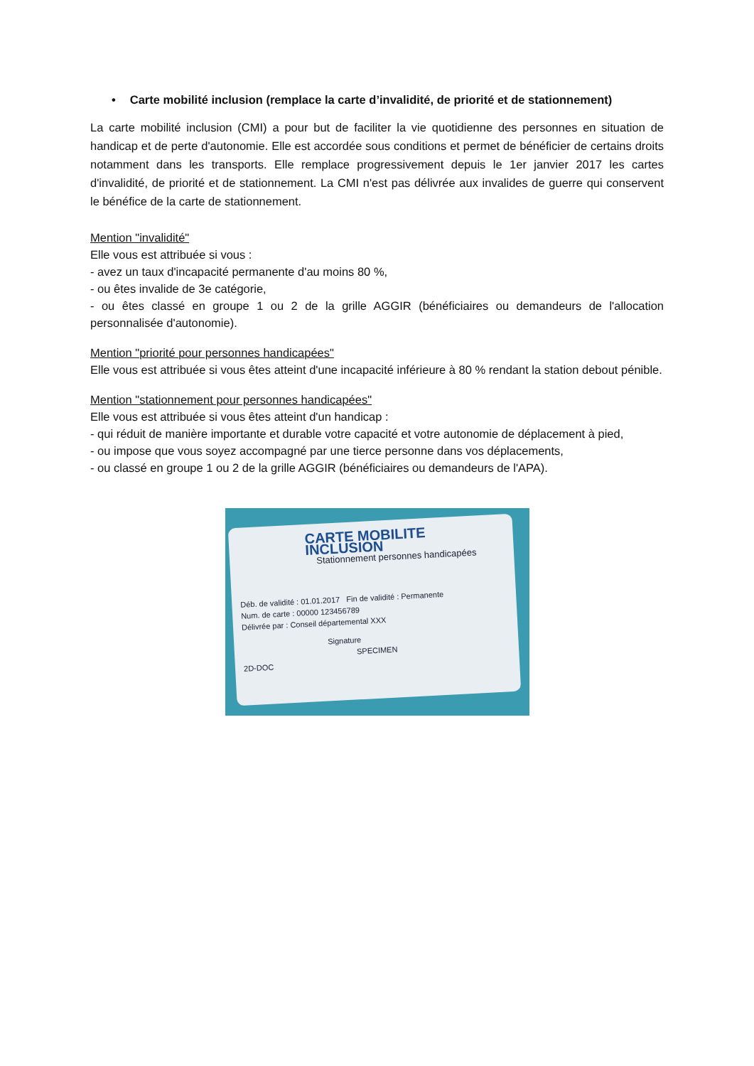• Carte mobilité inclusion (remplace la carte d’invalidité, de priorité et de stationnement)
La carte mobilité inclusion (CMI) a pour but de faciliter la vie quotidienne des personnes en situation de handicap et de perte d'autonomie. Elle est accordée sous conditions et permet de bénéficier de certains droits notamment dans les transports. Elle remplace progressivement depuis le 1er janvier 2017 les cartes d'invalidité, de priorité et de stationnement. La CMI n'est pas délivrée aux invalides de guerre qui conservent le bénéfice de la carte de stationnement.
Mention "invalidité"
Elle vous est attribuée si vous :
- avez un taux d'incapacité permanente d'au moins 80 %,
- ou êtes invalide de 3e catégorie,
- ou êtes classé en groupe 1 ou 2 de la grille AGGIR (bénéficiaires ou demandeurs de l'allocation personnalisée d'autonomie).
Mention "priorité pour personnes handicapées"
Elle vous est attribuée si vous êtes atteint d'une incapacité inférieure à 80 % rendant la station debout pénible.
Mention "stationnement pour personnes handicapées"
Elle vous est attribuée si vous êtes atteint d'un handicap :
- qui réduit de manière importante et durable votre capacité et votre autonomie de déplacement à pied,
- ou impose que vous soyez accompagné par une tierce personne dans vos déplacements,
- ou classé en groupe 1 ou 2 de la grille AGGIR (bénéficiaires ou demandeurs de l'APA).
CARTE MOBILITE INCLUSION
Stationnement personnes handicapées
Déb. de validité : 01.01.2017 Fin de validité : Permanente
Num. de carte : 00000 123456789
Délivrée par : Conseil départemental XXX
Signature
SPECIMEN
2D-DOC